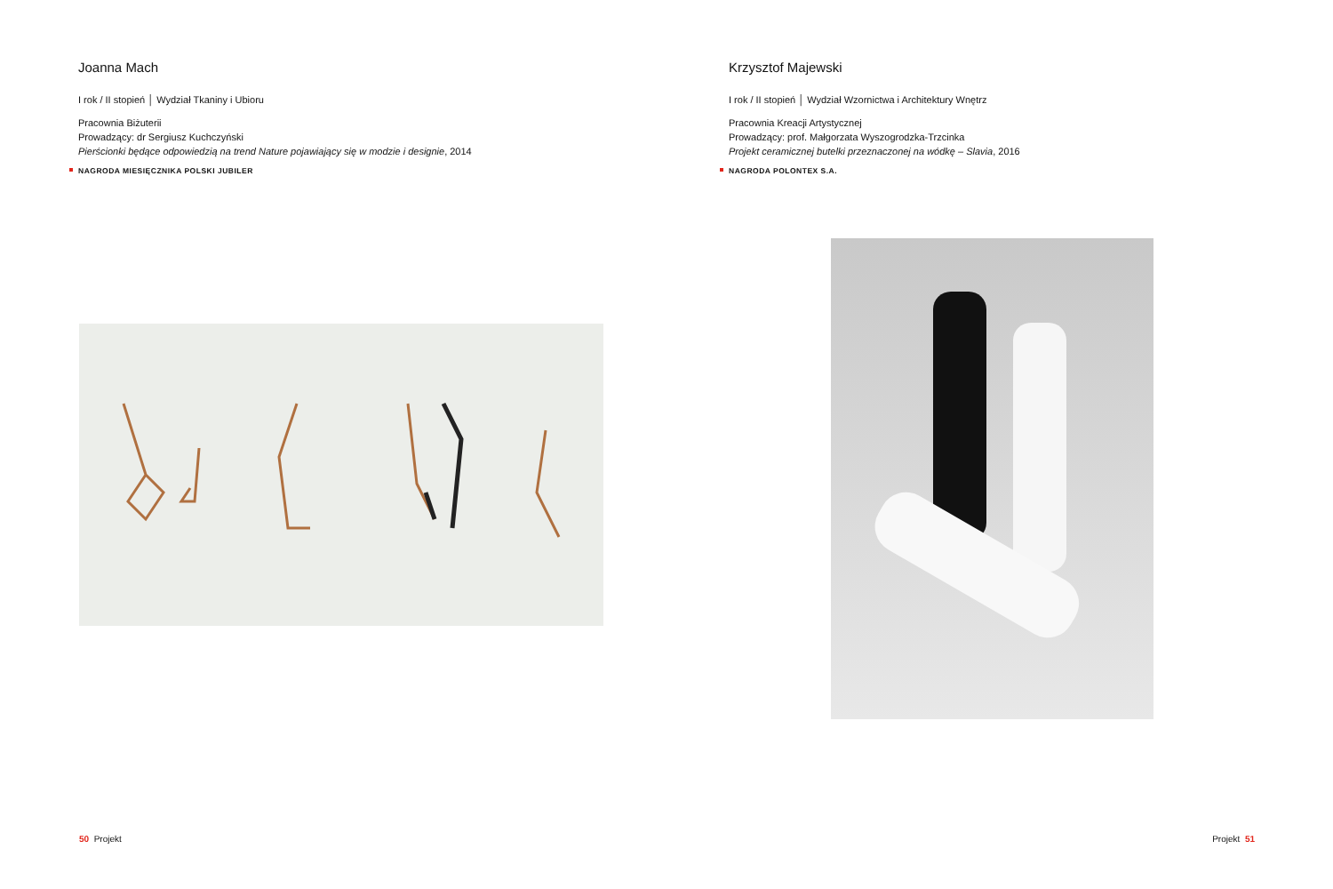Joanna Mach
I rok / II stopień │ Wydział Tkaniny i Ubioru
Pracownia Biżuterii
Prowadzący: dr Sergiusz Kuchczyński
Pierścionki będące odpowiedzią na trend Nature pojawiający się w modzie i designie, 2014
NAGRODA MIESIĘCZNIKA POLSKI JUBILER
50 Projekt
Krzysztof Majewski
I rok / II stopień │ Wydział Wzornictwa i Architektury Wnętrz
Pracownia Kreacji Artystycznej
Prowadzący: prof. Małgorzata Wyszogrodzka-Trzcinka
Projekt ceramicznej butelki przeznaczonej na wódkę – Slavia, 2016
NAGRODA POLONTEX S.A.
Projekt 51